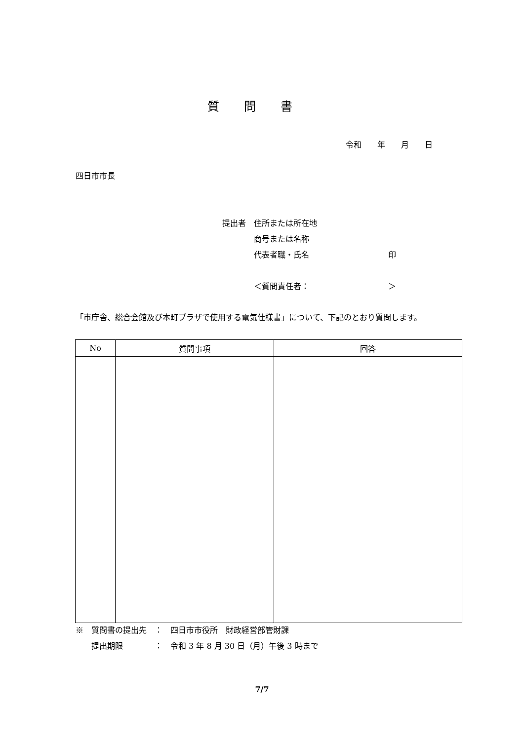質問書
令和　　年　　月　　日
四日市市長
提出者　住所または所在地
　　　　商号または名称
　　　　代表者職・氏名　　　　　　　　　　印
　　　　＜質問責任者：　　　　　　　　　　＞
「市庁舎、総合会館及び本町プラザで使用する電気仕様書」について、下記のとおり質問します。
| No | 質問事項 | 回答 |
| --- | --- | --- |
※　質問書の提出先　：　四日市市役所　財政経営部管財課 　　提出期限　　　　：　令和 3 年 8 月 30 日（月）午後 3 時まで
7/7